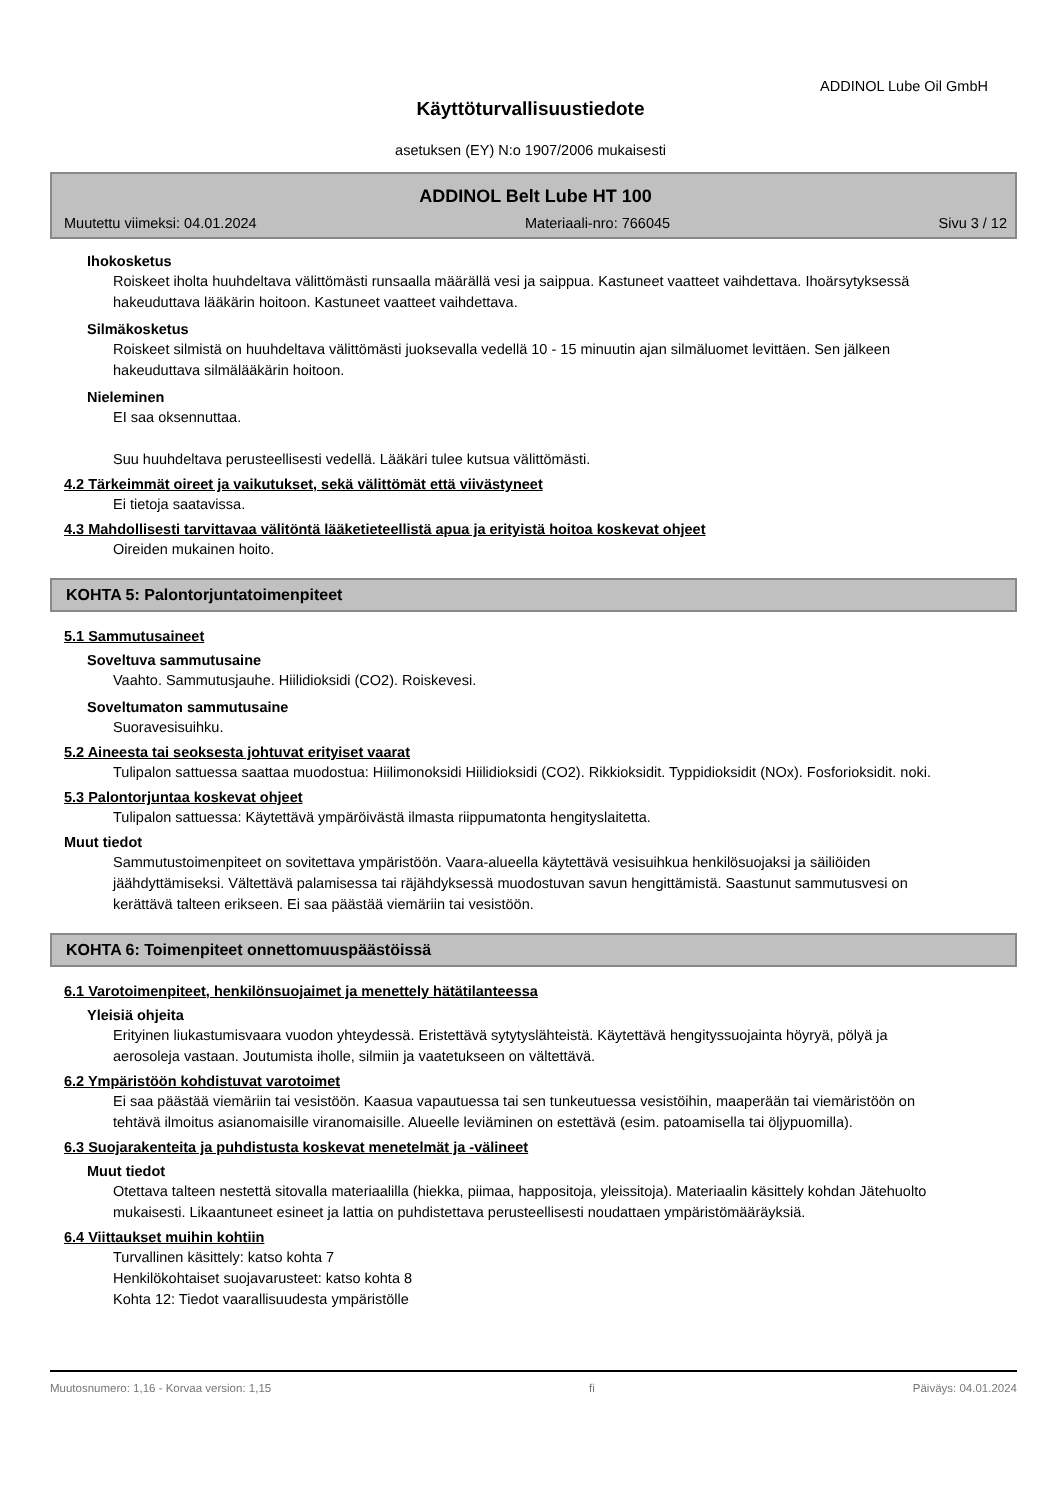ADDINOL Lube Oil GmbH
Käyttöturvallisuustiedote
asetuksen (EY) N:o 1907/2006 mukaisesti
ADDINOL Belt Lube HT 100
Muutettu viimeksi: 04.01.2024 Materiaali-nro: 766045 Sivu 3 / 12
Ihokosketus
Roiskeet iholta huuhdeltava välittömästi runsaalla määrällä vesi ja saippua. Kastuneet vaatteet vaihdettava. Ihoärsytyksessä hakeuduttava lääkärin hoitoon. Kastuneet vaatteet vaihdettava.
Silmäkosketus
Roiskeet silmistä on huuhdeltava välittömästi juoksevalla vedellä 10 - 15 minuutin ajan silmäluomet levittäen. Sen jälkeen hakeuduttava silmälääkärin hoitoon.
Nieleminen
EI saa oksennuttaa.
Suu huuhdeltava perusteellisesti vedellä. Lääkäri tulee kutsua välittömästi.
4.2 Tärkeimmät oireet ja vaikutukset, sekä välittömät että viivästyneet
Ei tietoja saatavissa.
4.3 Mahdollisesti tarvittavaa välitöntä lääketieteellistä apua ja erityistä hoitoa koskevat ohjeet
Oireiden mukainen hoito.
KOHTA 5: Palontorjuntatoimenpiteet
5.1 Sammutusaineet
Soveltuva sammutusaine
Vaahto. Sammutusjauhe. Hiilidioksidi (CO2). Roiskevesi.
Soveltumaton sammutusaine
Suoravesisuihku.
5.2 Aineesta tai seoksesta johtuvat erityiset vaarat
Tulipalon sattuessa saattaa muodostua: Hiilimonoksidi Hiilidioksidi (CO2). Rikkioksidit. Typpidioksidit (NOx). Fosforioksidit. noki.
5.3 Palontorjuntaa koskevat ohjeet
Tulipalon sattuessa: Käytettävä ympäröivästä ilmasta riippumatonta hengityslaitetta.
Muut tiedot
Sammutustoimenpiteet on sovitettava ympäristöön. Vaara-alueella käytettävä vesisuihkua henkilösuojaksi ja säiliöiden jäähdyttämiseksi. Vältettävä palamisessa tai räjähdyksessä muodostuvan savun hengittämistä. Saastunut sammutusvesi on kerättävä talteen erikseen. Ei saa päästää viemäriin tai vesistöön.
KOHTA 6: Toimenpiteet onnettomuuspäästöissä
6.1 Varotoimenpiteet, henkilönsuojaimet ja menettely hätätilanteessa
Yleisiä ohjeita
Erityinen liukastumisvaara vuodon yhteydessä. Eristettävä sytytyslähteistä. Käytettävä hengityssuojainta höyryä, pölyä ja aerosoleja vastaan. Joutumista iholle, silmiin ja vaatetukseen on vältettävä.
6.2 Ympäristöön kohdistuvat varotoimet
Ei saa päästää viemäriin tai vesistöön. Kaasua vapautuessa tai sen tunkeutuessa vesistöihin, maaperään tai viemäristöön on tehtävä ilmoitus asianomaisille viranomaisille. Alueelle leviäminen on estettävä (esim. patoamisella tai öljypuomilla).
6.3 Suojarakenteita ja puhdistusta koskevat menetelmät ja -välineet
Muut tiedot
Otettava talteen nestettä sitovalla materiaalilla (hiekka, piimaa, happositoja, yleissitoja). Materiaalin käsittely kohdan Jätehuolto mukaisesti. Likaantuneet esineet ja lattia on puhdistettava perusteellisesti noudattaen ympäristömääräyksiä.
6.4 Viittaukset muihin kohtiin
Turvallinen käsittely: katso kohta 7
Henkilökohtaiset suojavarusteet: katso kohta 8
Kohta 12: Tiedot vaarallisuudesta ympäristölle
Muutosnumero: 1,16 - Korvaa version: 1,15 fi Päiväys: 04.01.2024